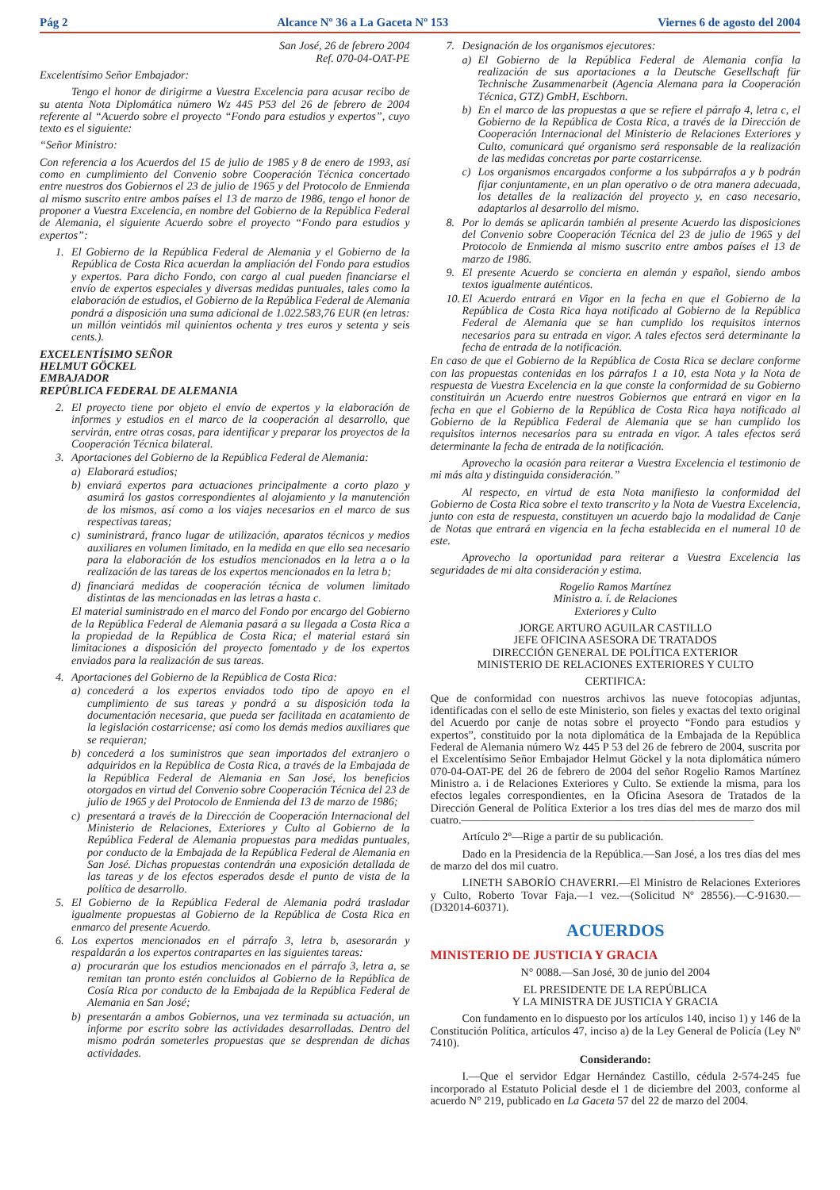Pág 2 Alcance Nº 36 a La Gaceta Nº 153 Viernes 6 de agosto del 2004
San José, 26 de febrero 2004
Ref. 070-04-OAT-PE
Excelentísimo Señor Embajador:
Tengo el honor de dirigirme a Vuestra Excelencia para acusar recibo de su atenta Nota Diplomática número Wz 445 P53 del 26 de febrero de 2004 referente al “Acuerdo sobre el proyecto “Fondo para estudios y expertos”, cuyo texto es el siguiente:
“Señor Ministro:
Con referencia a los Acuerdos del 15 de julio de 1985 y 8 de enero de 1993, así como en cumplimiento del Convenio sobre Cooperación Técnica concertado entre nuestros dos Gobiernos el 23 de julio de 1965 y del Protocolo de Enmienda al mismo suscrito entre ambos países el 13 de marzo de 1986, tengo el honor de proponer a Vuestra Excelencia, en nombre del Gobierno de la República Federal de Alemania, el siguiente Acuerdo sobre el proyecto “Fondo para estudios y expertos”:
1. El Gobierno de la República Federal de Alemania y el Gobierno de la República de Costa Rica acuerdan la ampliación del Fondo para estudios y expertos. Para dicho Fondo, con cargo al cual pueden financiarse el envío de expertos especiales y diversas medidas puntuales, tales como la elaboración de estudios, el Gobierno de la República Federal de Alemania pondrá a disposición una suma adicional de 1.022.583,76 EUR (en letras: un millón veintidós mil quinientos ochenta y tres euros y setenta y seis cents.).
EXCELENTÍSIMO SEÑOR
HELMUT GÖCKEL
EMBAJADOR
REPÚBLICA FEDERAL DE ALEMANIA
2. El proyecto tiene por objeto el envío de expertos y la elaboración de informes y estudios en el marco de la cooperación al desarrollo, que servirán, entre otras cosas, para identificar y preparar los proyectos de la Cooperación Técnica bilateral.
3. Aportaciones del Gobierno de la República Federal de Alemania:
a) Elaborará estudios;
b) enviará expertos para actuaciones principalmente a corto plazo y asumirá los gastos correspondientes al alojamiento y la manutención de los mismos, así como a los viajes necesarios en el marco de sus respectivas tareas;
c) suministrará, franco lugar de utilización, aparatos técnicos y medios auxiliares en volumen limitado, en la medida en que ello sea necesario para la elaboración de los estudios mencionados en la letra a o la realización de las tareas de los expertos mencionados en la letra b;
d) financiará medidas de cooperación técnica de volumen limitado distintas de las mencionadas en las letras a hasta c.
El material suministrado en el marco del Fondo por encargo del Gobierno de la República Federal de Alemania pasará a su llegada a Costa Rica a la propiedad de la República de Costa Rica; el material estará sin limitaciones a disposición del proyecto fomentado y de los expertos enviados para la realización de sus tareas.
4. Aportaciones del Gobierno de la República de Costa Rica:
a) concederá a los expertos enviados todo tipo de apoyo en el cumplimiento de sus tareas y pondrá a su disposición toda la documentación necesaria, que pueda ser facilitada en acatamiento de la legislación costarricense; así como los demás medios auxiliares que se requieran;
b) concederá a los suministros que sean importados del extranjero o adquiridos en la República de Costa Rica, a través de la Embajada de la República Federal de Alemania en San José, los beneficios otorgados en virtud del Convenio sobre Cooperación Técnica del 23 de julio de 1965 y del Protocolo de Enmienda del 13 de marzo de 1986;
c) presentará a través de la Dirección de Cooperación Internacional del Ministerio de Relaciones, Exteriores y Culto al Gobierno de la República Federal de Alemania propuestas para medidas puntuales, por conducto de la Embajada de la República Federal de Alemania en San José. Dichas propuestas contendrán una exposición detallada de las tareas y de los efectos esperados desde el punto de vista de la política de desarrollo.
5. El Gobierno de la República Federal de Alemania podrá trasladar igualmente propuestas al Gobierno de la República de Costa Rica en enmarco del presente Acuerdo.
6. Los expertos mencionados en el párrafo 3, letra b, asesorarán y respaldarán a los expertos contrapartes en las siguientes tareas:
a) procurarán que los estudios mencionados en el párrafo 3, letra a, se remitan tan pronto estén concluidos al Gobierno de la República de Cosía Rica por conducto de la Embajada de la República Federal de Alemania en San José;
b) presentarán a ambos Gobiernos, una vez terminada su actuación, un informe por escrito sobre las actividades desarrolladas. Dentro del mismo podrán someterles propuestas que se desprendan de dichas actividades.
7. Designación de los organismos ejecutores:
a) El Gobierno de la República Federal de Alemania confía la realización de sus aportaciones a la Deutsche Gesellschaft für Technische Zusammenarbeit (Agencia Alemana para la Cooperación Técnica, GTZ) GmbH, Eschborn.
b) En el marco de las propuestas a que se refiere el párrafo 4, letra c, el Gobierno de la República de Costa Rica, a través de la Dirección de Cooperación Internacional del Ministerio de Relaciones Exteriores y Culto, comunicará qué organismo será responsable de la realización de las medidas concretas por parte costarricense.
c) Los organismos encargados conforme a los subpárrafos a y b podrán fijar conjuntamente, en un plan operativo o de otra manera adecuada, los detalles de la realización del proyecto y, en caso necesario, adaptarlos al desarrollo del mismo.
8. Por lo demás se aplicarán también al presente Acuerdo las disposiciones del Convenio sobre Cooperación Técnica del 23 de julio de 1965 y del Protocolo de Enmienda al mismo suscrito entre ambos países el 13 de marzo de 1986.
9. El presente Acuerdo se concierta en alemán y español, siendo ambos textos igualmente auténticos.
10. El Acuerdo entrará en Vigor en la fecha en que el Gobierno de la República de Costa Rica haya notificado al Gobierno de la República Federal de Alemania que se han cumplido los requisitos internos necesarios para su entrada en vigor. A tales efectos será determinante la fecha de entrada de la notificación.
En caso de que el Gobierno de la República de Costa Rica se declare conforme con las propuestas contenidas en los párrafos 1 a 10, esta Nota y la Nota de respuesta de Vuestra Excelencia en la que conste la conformidad de su Gobierno constituirán un Acuerdo entre nuestros Gobiernos que entrará en vigor en la fecha en que el Gobierno de la República de Costa Rica haya notificado al Gobierno de la República Federal de Alemania que se han cumplido los requisitos internos necesarios para su entrada en vigor. A tales efectos será determinante la fecha de entrada de la notificación.
Aprovecho la ocasión para reiterar a Vuestra Excelencia el testimonio de mi más alta y distinguida consideración.”
Al respecto, en virtud de esta Nota manifiesto la conformidad del Gobierno de Costa Rica sobre el texto transcrito y la Nota de Vuestra Excelencia, junto con esta de respuesta, constituyen un acuerdo bajo la modalidad de Canje de Notas que entrará en vigencia en la fecha establecida en el numeral 10 de este.
Aprovecho la oportunidad para reiterar a Vuestra Excelencia las seguridades de mi alta consideración y estima.
Rogelio Ramos Martínez
Ministro a. í. de Relaciones
Exteriores y Culto
JORGE ARTURO AGUILAR CASTILLO
JEFE OFICINA ASESORA DE TRATADOS
DIRECCIÓN GENERAL DE POLÍTICA EXTERIOR
MINISTERIO DE RELACIONES EXTERIORES Y CULTO
CERTIFICA:
Que de conformidad con nuestros archivos las nueve fotocopias adjuntas, identificadas con el sello de este Ministerio, son fieles y exactas del texto original del Acuerdo por canje de notas sobre el proyecto “Fondo para estudios y expertos”, constituido por la nota diplomática de la Embajada de la República Federal de Alemania número Wz 445 P 53 del 26 de febrero de 2004, suscrita por el Excelentísimo Señor Embajador Helmut Göckel y la nota diplomática número 070-04-OAT-PE del 26 de febrero de 2004 del señor Rogelio Ramos Martínez Ministro a. i de Relaciones Exteriores y Culto. Se extiende la misma, para los efectos legales correspondientes, en la Oficina Asesora de Tratados de la Dirección General de Política Exterior a los tres días del mes de marzo dos mil cuatro.——————————————————————————
Artículo 2º—Rige a partir de su publicación.
Dado en la Presidencia de la República.—San José, a los tres días del mes de marzo del dos mil cuatro.
LINETH SABORÍO CHAVERRI.—El Ministro de Relaciones Exteriores y Culto, Roberto Tovar Faja.—1 vez.—(Solicitud Nº 28556).—C-91630.—(D32014-60371).
ACUERDOS
MINISTERIO DE JUSTICIA Y GRACIA
N° 0088.—San José, 30 de junio del 2004
EL PRESIDENTE DE LA REPÚBLICA
Y LA MINISTRA DE JUSTICIA Y GRACIA
Con fundamento en lo dispuesto por los artículos 140, inciso 1) y 146 de la Constitución Política, artículos 47, inciso a) de la Ley General de Policía (Ley Nº 7410).
Considerando:
I.—Que el servidor Edgar Hernández Castillo, cédula 2-574-245 fue incorporado al Estatuto Policial desde el 1 de diciembre del 2003, conforme al acuerdo N° 219, publicado en La Gaceta 57 del 22 de marzo del 2004.